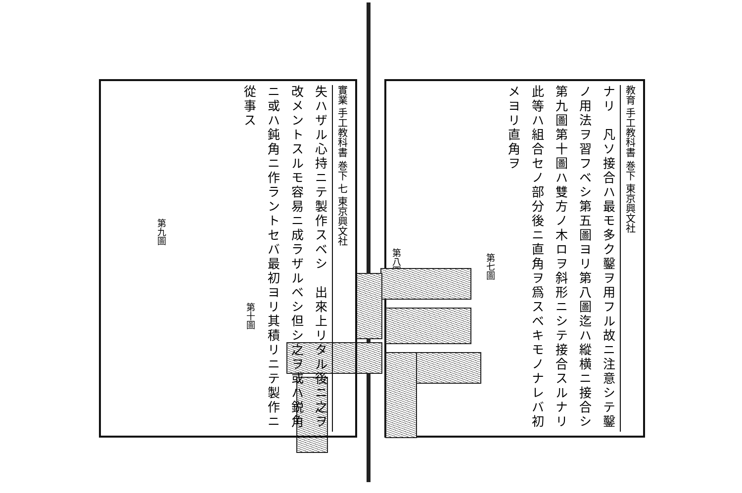教育 手工教科書 巻下 東京興文社
ナリ　凡ソ接合ハ最モ多ク鑿ヲ用フル故ニ注意シテ鑿ノ用法ヲ習フベシ第五圖ヨリ第八圖迄ハ縱横ニ接合シ第九圖第十圖ハ雙方ノ木ロヲ斜形ニシテ接合スルナリ此等ハ組合セノ部分後ニ直角ヲ爲スベキモノナレバ初メヨリ直角ヲ
第七圖
第八圖
實業 手工教科書 巻下 七 東京興文社
失ハザル心持ニテ製作スベシ　出來上リタル後ニ之ヲ改メントスルモ容易ニ成ラザルベシ但シ之ヲ或ハ鋭角ニ或ハ鈍角ニ作ラントセバ最初ヨリ其積リニテ製作ニ從事ス
第九圖
第十圖